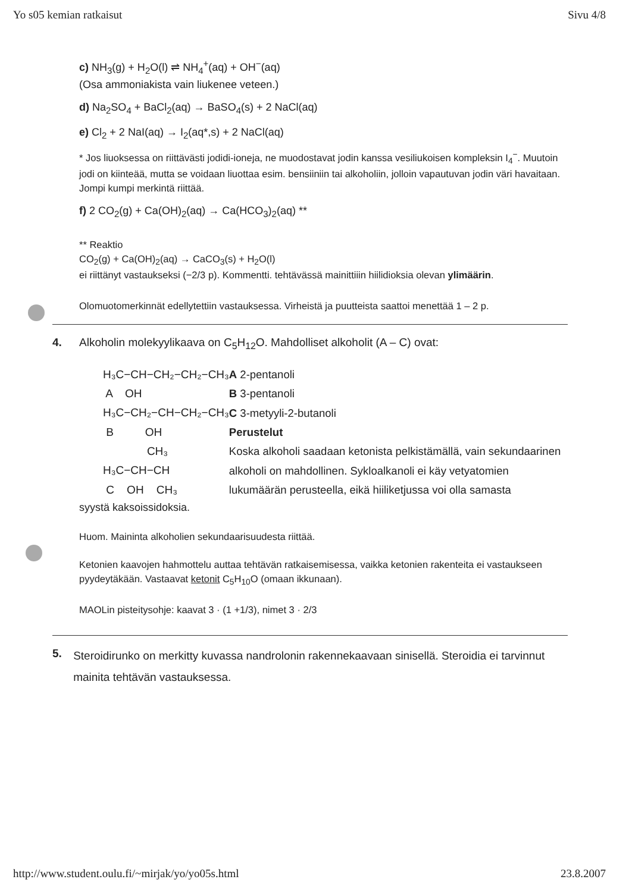Yo s05 kemian ratkaisut Sivu 4/8
c) NH<sub>3</sub>(g) + H<sub>2</sub>O(l) ⇌ NH<sub>4</sub><sup>+</sup>(aq) + OH<sup>−</sup>(aq)
(Osa ammoniakista vain liukenee veteen.)
d) Na<sub>2</sub>SO<sub>4</sub> + BaCl<sub>2</sub>(aq) → BaSO<sub>4</sub>(s) + 2 NaCl(aq)
e) Cl<sub>2</sub> + 2 NaI(aq) → I<sub>2</sub>(aq*,s) + 2 NaCl(aq)
* Jos liuoksessa on riittävästi jodidi-ioneja, ne muodostavat jodin kanssa vesiliukoisen kompleksin I<sub>4</sub><sup>−</sup>. Muutoin jodi on kiinteää, mutta se voidaan liuottaa esim. bensiiniin tai alkoholiin, jolloin vapautuvan jodin väri havaitaan. Jompi kumpi merkintä riittää.
f) 2 CO<sub>2</sub>(g) + Ca(OH)<sub>2</sub>(aq) → Ca(HCO<sub>3</sub>)<sub>2</sub>(aq) **
** Reaktio
CO<sub>2</sub>(g) + Ca(OH)<sub>2</sub>(aq) → CaCO<sub>3</sub>(s) + H<sub>2</sub>O(l)
ei riittänyt vastaukseksi (−2/3 p). Kommentti. tehtävässä mainittiiin hiilidioksia olevan ylimäärin.
Olomuotomerkinnät edellytettiin vastauksessa. Virheistä ja puutteista saattoi menettää 1 – 2 p.
4. Alkoholin molekyylikaava on C<sub>5</sub>H<sub>12</sub>O. Mahdolliset alkoholit (A – C) ovat:
H₃C−CH−CH₂−CH₂−CH₃ A OH H₃C−CH₂−CH−CH₂−CH₃ B OH CH₃ H₃C−CH−CH C OH CH₃
A 2-pentanoli
B 3-pentanoli
C 3-metyyli-2-butanoli
Perustelut
Koska alkoholi saadaan ketonista pelkistämällä, vain sekundaarinen alkoholi on mahdollinen. Sykloalkanoli ei käy vetyatomien lukumäärän perusteella, eikä hiiliketjussa voi olla samasta
syystä kaksoissidoksia.
Huom. Maininta alkoholien sekundaarisuudesta riittää.
Ketonien kaavojen hahmottelu auttaa tehtävän ratkaisemisessa, vaikka ketonien rakenteita ei vastaukseen pyydeytäkään. Vastaavat ketonit C<sub>5</sub>H<sub>10</sub>O (omaan ikkunaan).
MAOLin pisteitysohje: kaavat 3 · (1 +1/3), nimet 3 · 2/3
5. Steroidirunko on merkitty kuvassa nandrolonin rakennekaavaan sinisellä. Steroidia ei tarvinnut mainita tehtävän vastauksessa.
http://www.student.oulu.fi/~mirjak/yo/yo05s.html 23.8.2007